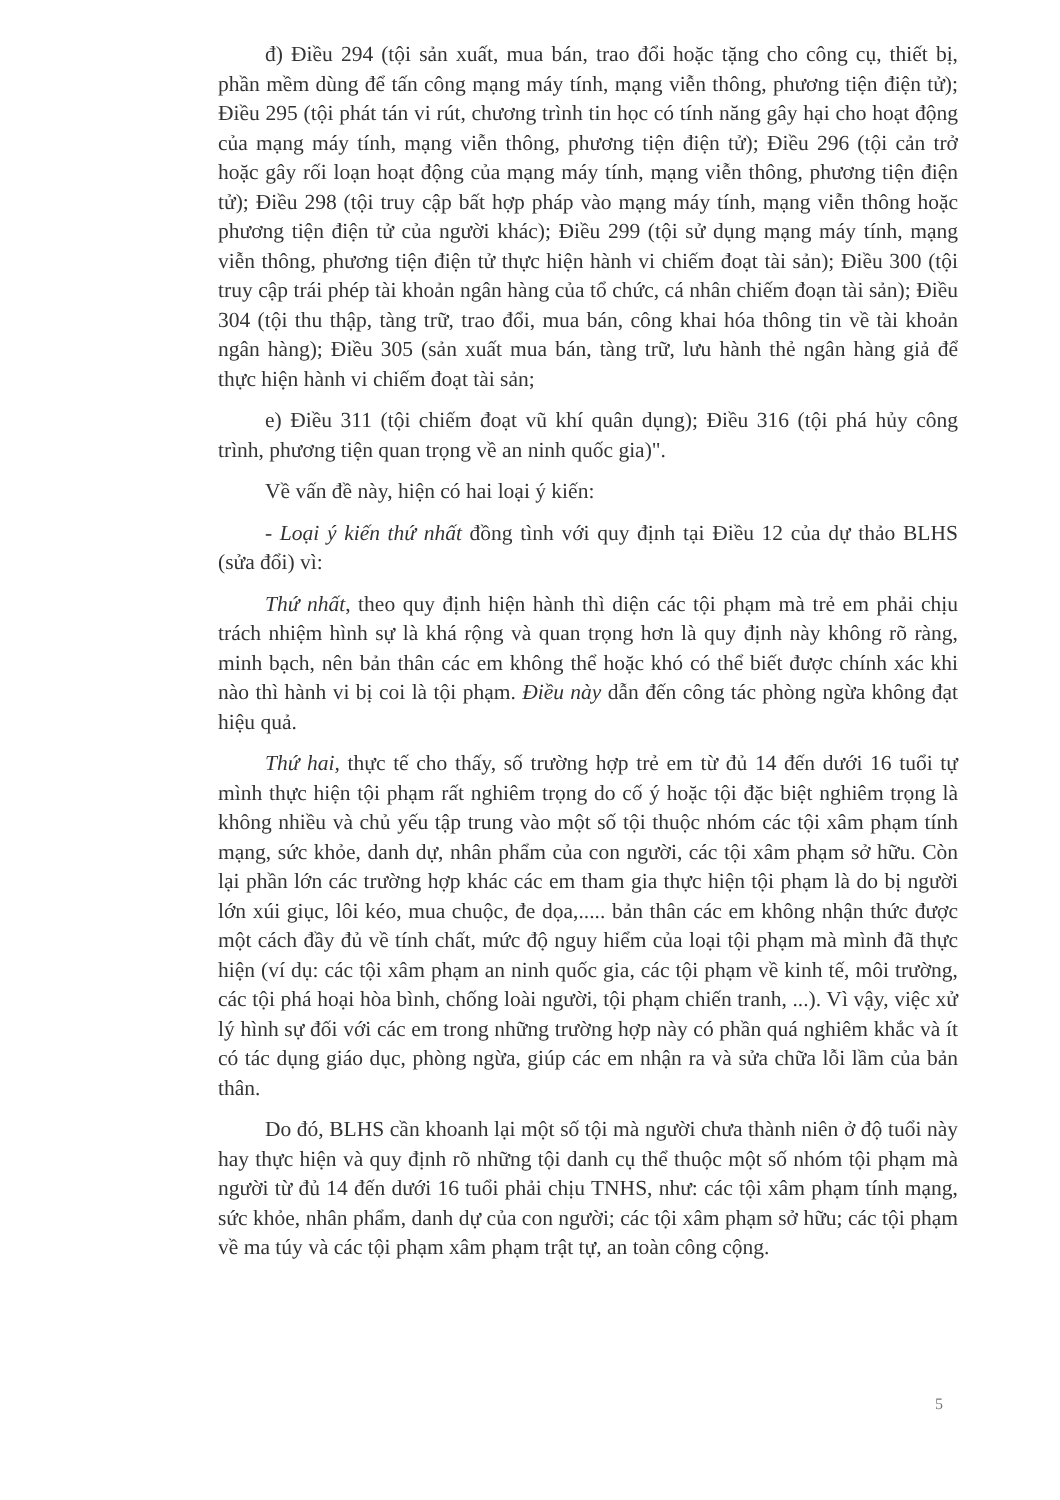đ) Điều 294 (tội sản xuất, mua bán, trao đổi hoặc tặng cho công cụ, thiết bị, phần mềm dùng để tấn công mạng máy tính, mạng viễn thông, phương tiện điện tử); Điều 295 (tội phát tán vi rút, chương trình tin học có tính năng gây hại cho hoạt động của mạng máy tính, mạng viễn thông, phương tiện điện tử); Điều 296 (tội cản trở hoặc gây rối loạn hoạt động của mạng máy tính, mạng viễn thông, phương tiện điện tử); Điều 298 (tội truy cập bất hợp pháp vào mạng máy tính, mạng viễn thông hoặc phương tiện điện tử của người khác); Điều 299 (tội sử dụng mạng máy tính, mạng viễn thông, phương tiện điện tử thực hiện hành vi chiếm đoạt tài sản); Điều 300 (tội truy cập trái phép tài khoản ngân hàng của tổ chức, cá nhân chiếm đoạn tài sản); Điều 304 (tội thu thập, tàng trữ, trao đổi, mua bán, công khai hóa thông tin về tài khoản ngân hàng); Điều 305 (sản xuất mua bán, tàng trữ, lưu hành thẻ ngân hàng giả để thực hiện hành vi chiếm đoạt tài sản;
e) Điều 311 (tội chiếm đoạt vũ khí quân dụng); Điều 316 (tội phá hủy công trình, phương tiện quan trọng về an ninh quốc gia)".
Về vấn đề này, hiện có hai loại ý kiến:
- Loại ý kiến thứ nhất đồng tình với quy định tại Điều 12 của dự thảo BLHS (sửa đổi) vì:
Thứ nhất, theo quy định hiện hành thì diện các tội phạm mà trẻ em phải chịu trách nhiệm hình sự là khá rộng và quan trọng hơn là quy định này không rõ ràng, minh bạch, nên bản thân các em không thể hoặc khó có thể biết được chính xác khi nào thì hành vi bị coi là tội phạm. Điều này dẫn đến công tác phòng ngừa không đạt hiệu quả.
Thứ hai, thực tế cho thấy, số trường hợp trẻ em từ đủ 14 đến dưới 16 tuổi tự mình thực hiện tội phạm rất nghiêm trọng do cố ý hoặc tội đặc biệt nghiêm trọng là không nhiều và chủ yếu tập trung vào một số tội thuộc nhóm các tội xâm phạm tính mạng, sức khỏe, danh dự, nhân phẩm của con người, các tội xâm phạm sở hữu. Còn lại phần lớn các trường hợp khác các em tham gia thực hiện tội phạm là do bị người lớn xúi giục, lôi kéo, mua chuộc, đe dọa,..... bản thân các em không nhận thức được một cách đầy đủ về tính chất, mức độ nguy hiểm của loại tội phạm mà mình đã thực hiện (ví dụ: các tội xâm phạm an ninh quốc gia, các tội phạm về kinh tế, môi trường, các tội phá hoại hòa bình, chống loài người, tội phạm chiến tranh, ...). Vì vậy, việc xử lý hình sự đối với các em trong những trường hợp này có phần quá nghiêm khắc và ít có tác dụng giáo dục, phòng ngừa, giúp các em nhận ra và sửa chữa lỗi lầm của bản thân.
Do đó, BLHS cần khoanh lại một số tội mà người chưa thành niên ở độ tuổi này hay thực hiện và quy định rõ những tội danh cụ thể thuộc một số nhóm tội phạm mà người từ đủ 14 đến dưới 16 tuổi phải chịu TNHS, như: các tội xâm phạm tính mạng, sức khỏe, nhân phẩm, danh dự của con người; các tội xâm phạm sở hữu; các tội phạm về ma túy và các tội phạm xâm phạm trật tự, an toàn công cộng.
5